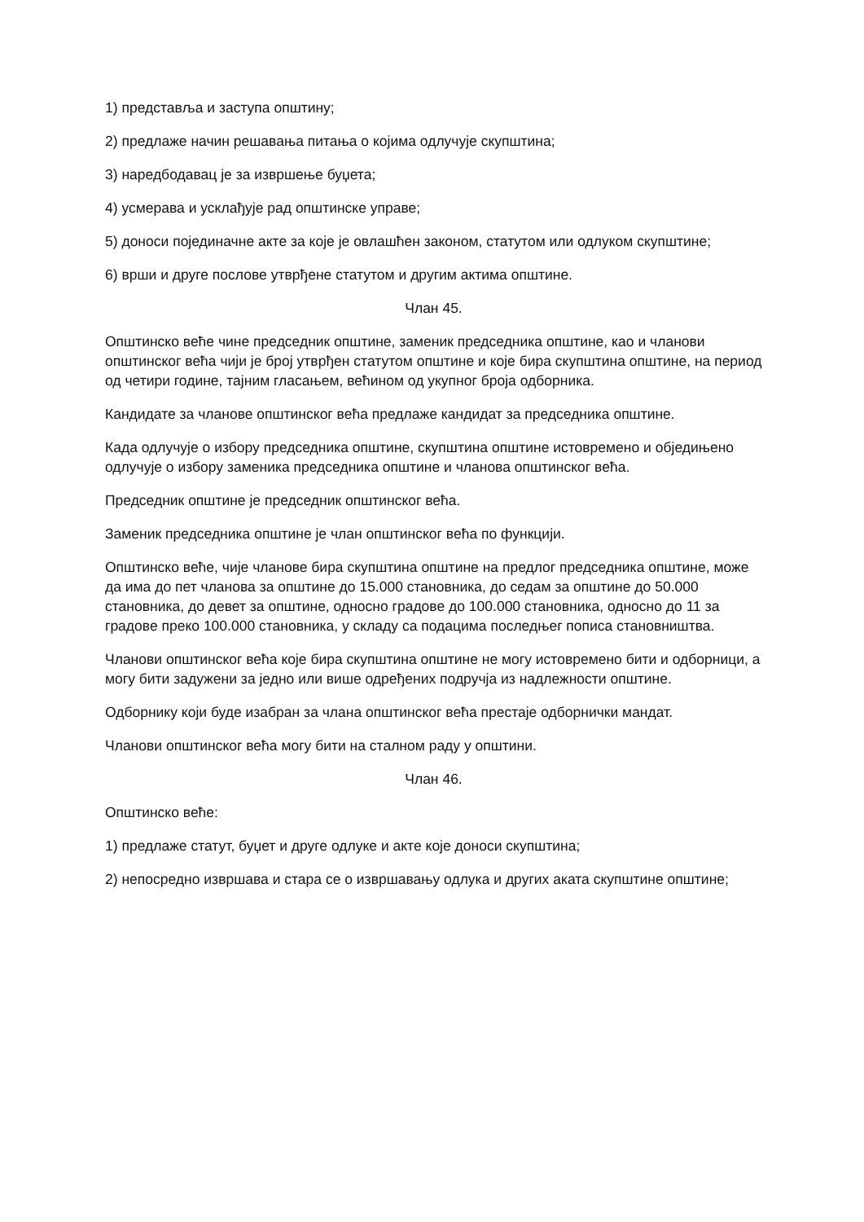1) представља и заступа општину;
2) предлаже начин решавања питања о којима одлучује скупштина;
3) наредбодавац је за извршење буџета;
4) усмерава и усклађује рад општинске управе;
5) доноси појединачне акте за које је овлашћен законом, статутом или одлуком скупштине;
6) врши и друге послове утврђене статутом и другим актима општине.
Члан 45.
Општинско веће чине председник општине, заменик председника општине, као и чланови општинског већа чији је број утврђен статутом општине и које бира скупштина општине, на период од четири године, тајним гласањем, већином од укупног броја одборника.
Кандидате за чланове општинског већа предлаже кандидат за председника општине.
Када одлучује о избору председника општине, скупштина општине истовремено и обједињено одлучује о избору заменика председника општине и чланова општинског већа.
Председник општине је председник општинског већа.
Заменик председника општине је члан општинског већа по функцији.
Општинско веће, чије чланове бира скупштина општине на предлог председника општине, може да има до пет чланова за општине до 15.000 становника, до седам за општине до 50.000 становника, до девет за општине, односно градове до 100.000 становника, односно до 11 за градове преко 100.000 становника, у складу са подацима последњег пописа становништва.
Чланови општинског већа које бира скупштина општине не могу истовремено бити и одборници, а могу бити задужени за једно или више одређених подручја из надлежности општине.
Одборнику који буде изабран за члана општинског већа престаје одборнички мандат.
Чланови општинског већа могу бити на сталном раду у општини.
Члан 46.
Општинско веће:
1) предлаже статут, буџет и друге одлуке и акте које доноси скупштина;
2) непосредно извршава и стара се о извршавању одлука и других аката скупштине општине;